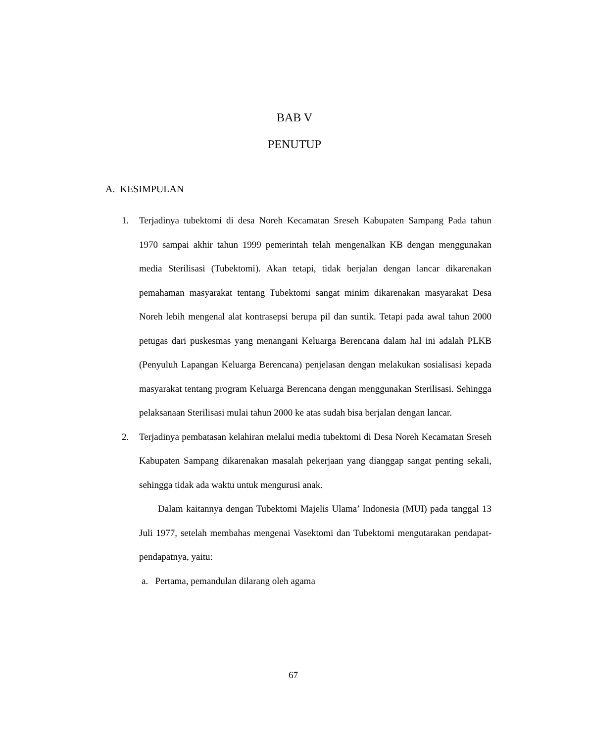BAB V
PENUTUP
A. KESIMPULAN
1. Terjadinya tubektomi di desa Noreh Kecamatan Sreseh Kabupaten Sampang Pada tahun 1970 sampai akhir tahun 1999 pemerintah telah mengenalkan KB dengan menggunakan media Sterilisasi (Tubektomi). Akan tetapi, tidak berjalan dengan lancar dikarenakan pemahaman masyarakat tentang Tubektomi sangat minim dikarenakan masyarakat Desa Noreh lebih mengenal alat kontrasepsi berupa pil dan suntik. Tetapi pada awal tahun 2000 petugas dari puskesmas yang menangani Keluarga Berencana dalam hal ini adalah PLKB (Penyuluh Lapangan Keluarga Berencana) penjelasan dengan melakukan sosialisasi kepada masyarakat tentang program Keluarga Berencana dengan menggunakan Sterilisasi. Sehingga pelaksanaan Sterilisasi mulai tahun 2000 ke atas sudah bisa berjalan dengan lancar.
2. Terjadinya pembatasan kelahiran melalui media tubektomi di Desa Noreh Kecamatan Sreseh Kabupaten Sampang dikarenakan masalah pekerjaan yang dianggap sangat penting sekali, sehingga tidak ada waktu untuk mengurusi anak.
Dalam kaitannya dengan Tubektomi Majelis Ulama’ Indonesia (MUI) pada tanggal 13 Juli 1977, setelah membahas mengenai Vasektomi dan Tubektomi mengutarakan pendapat-pendapatnya, yaitu:
a. Pertama, pemandulan dilarang oleh agama
67